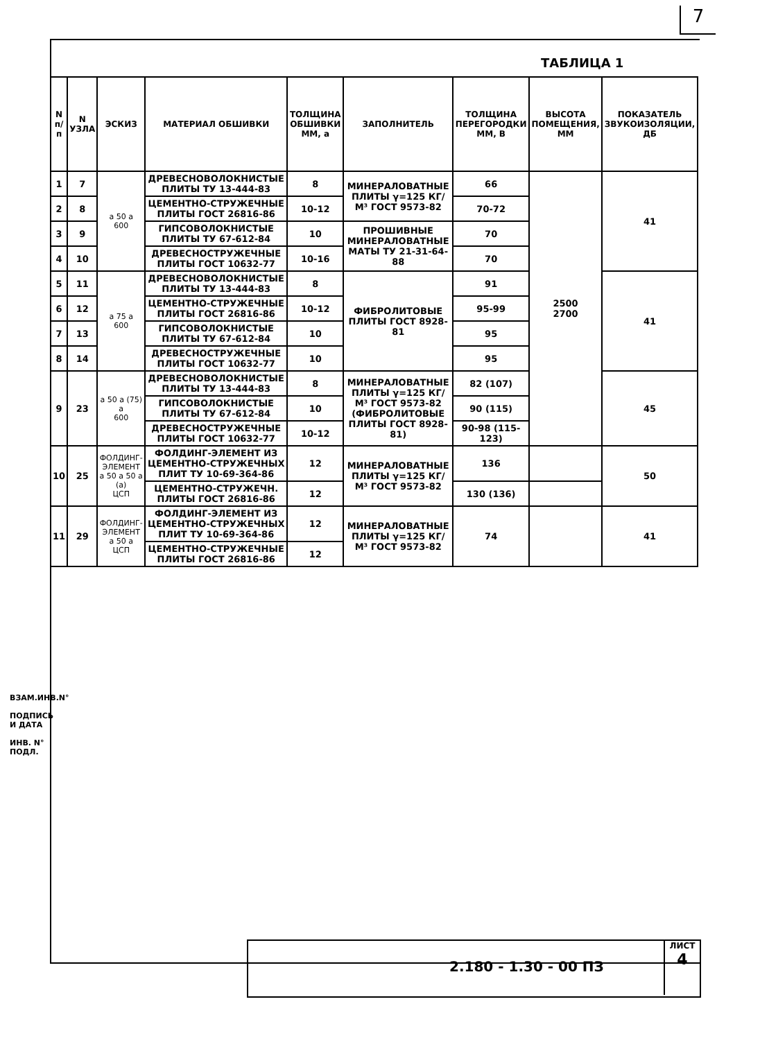7
ТАБЛИЦА 1
| N п/п | N УЗЛА | ЭСКИЗ | МАТЕРИАЛ ОБШИВКИ | ТОЛЩИНА ОБШИВКИ ММ, a | ЗАПОЛНИТЕЛЬ | ТОЛЩИНА ПЕРЕГОРОДКИ ММ, B | ВЫСОТА ПОМЕЩЕНИЯ, ММ | ПОКАЗАТЕЛЬ ЗВУКОИЗОЛЯЦИИ, ДБ |
| --- | --- | --- | --- | --- | --- | --- | --- | --- |
| 1 | 7 | a 50 a 600 | ДРЕВЕСНОВОЛОКНИСТЫЕ ПЛИТЫ ТУ 13-444-83 | 8 | МИНЕРАЛОВАТНЫЕ ПЛИТЫ γ=125 КГ/М³ ГОСТ 9573-82 | 66 | 2500 2700 | 41 |
| 2 | 8 | | ЦЕМЕНТНО-СТРУЖЕЧНЫЕ ПЛИТЫ ГОСТ 26816-86 | 10-12 | | 70-72 | | |
| 3 | 9 | | ГИПСОВОЛОКНИСТЫЕ ПЛИТЫ ТУ 67-612-84 | 10 | ПРОШИВНЫЕ МИНЕРАЛОВАТНЫЕ МАТЫ ТУ 21-31-64-88 | 70 | | |
| 4 | 10 | | ДРЕВЕСНОСТРУЖЕЧНЫЕ ПЛИТЫ ГОСТ 10632-77 | 10-16 | | 70 | | |
| 5 | 11 | a 75 a 600 | ДРЕВЕСНОВОЛОКНИСТЫЕ ПЛИТЫ ТУ 13-444-83 | 8 | ФИБРОЛИТОВЫЕ ПЛИТЫ ГОСТ 8928-81 | 91 | | 41 |
| 6 | 12 | | ЦЕМЕНТНО-СТРУЖЕЧНЫЕ ПЛИТЫ ГОСТ 26816-86 | 10-12 | | 95-99 | | |
| 7 | 13 | | ГИПСОВОЛОКНИСТЫЕ ПЛИТЫ ТУ 67-612-84 | 10 | | 95 | | |
| 8 | 14 | | ДРЕВЕСНОСТРУЖЕЧНЫЕ ПЛИТЫ ГОСТ 10632-77 | 10 | | 95 | | |
| 9 | 23 | a 50 a (75) a 600 | ДРЕВЕСНОВОЛОКНИСТЫЕ ПЛИТЫ ТУ 13-444-83 | 8 | МИНЕРАЛОВАТНЫЕ ПЛИТЫ γ=125 КГ/М³ ГОСТ 9573-82 (ФИБРОЛИТОВЫЕ ПЛИТЫ ГОСТ 8928-81) | 82 (107) | | 45 |
| | | | ГИПСОВОЛОКНИСТЫЕ ПЛИТЫ ТУ 67-612-84 | 10 | | 90 (115) | | |
| | | | ДРЕВЕСНОСТРУЖЕЧНЫЕ ПЛИТЫ ГОСТ 10632-77 | 10-12 | | 90-98 (115-123) | | |
| 10 | 25 | ФОЛДИНГ-ЭЛЕМЕНТ a 50 a 50 a (a) ЦСП | ФОЛДИНГ-ЭЛЕМЕНТ ИЗ ЦЕМЕНТНО-СТРУЖЕЧНЫХ ПЛИТ ТУ 10-69-364-86 | 12 | МИНЕРАЛОВАТНЫЕ ПЛИТЫ γ=125 КГ/М³ ГОСТ 9573-82 | 136 | | 50 |
| | | | ЦЕМЕНТНО-СТРУЖЕЧН. ПЛИТЫ ГОСТ 26816-86 | 12 | | 130 (136) | | |
| 11 | 29 | ФОЛДИНГ-ЭЛЕМЕНТ a 50 a ЦСП | ФОЛДИНГ-ЭЛЕМЕНТ ИЗ ЦЕМЕНТНО-СТРУЖЕЧНЫХ ПЛИТ ТУ 10-69-364-86 | 12 | МИНЕРАЛОВАТНЫЕ ПЛИТЫ γ=125 КГ/М³ ГОСТ 9573-82 | 74 | | 41 |
| | | | ЦЕМЕНТНО-СТРУЖЕЧНЫЕ ПЛИТЫ ГОСТ 26816-86 | 12 | | | | |
ВЗАМ.ИНВ.N°
ПОДПИСЬ И ДАТА
ИНВ. N° ПОДЛ.
2.180 - 1.30 - 00 ПЗ
ЛИСТ
4